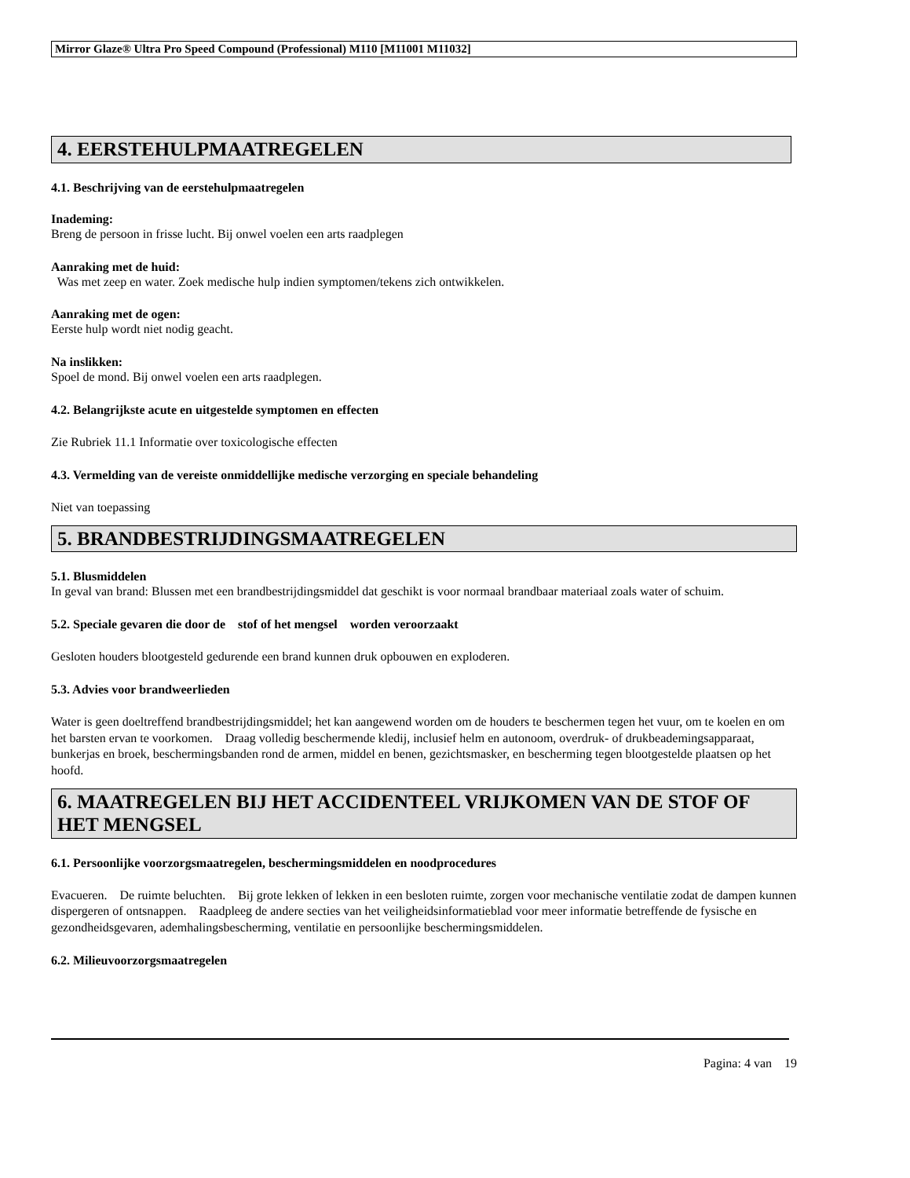Mirror Glaze® Ultra Pro Speed Compound (Professional) M110 [M11001 M11032]
4. EERSTEHULPMAATREGELEN
4.1. Beschrijving van de eerstehulpmaatregelen
Inademing:
Breng de persoon in frisse lucht. Bij onwel voelen een arts raadplegen
Aanraking met de huid:
Was met zeep en water. Zoek medische hulp indien symptomen/tekens zich ontwikkelen.
Aanraking met de ogen:
Eerste hulp wordt niet nodig geacht.
Na inslikken:
Spoel de mond. Bij onwel voelen een arts raadplegen.
4.2. Belangrijkste acute en uitgestelde symptomen en effecten
Zie Rubriek 11.1 Informatie over toxicologische effecten
4.3. Vermelding van de vereiste onmiddellijke medische verzorging en speciale behandeling
Niet van toepassing
5. BRANDBESTRIJDINGSMAATREGELEN
5.1. Blusmiddelen
In geval van brand: Blussen met een brandbestrijdingsmiddel dat geschikt is voor normaal brandbaar materiaal zoals water of schuim.
5.2. Speciale gevaren die door de stof of het mengsel worden veroorzaakt
Gesloten houders blootgesteld gedurende een brand kunnen druk opbouwen en exploderen.
5.3. Advies voor brandweerlieden
Water is geen doeltreffend brandbestrijdingsmiddel; het kan aangewend worden om de houders te beschermen tegen het vuur, om te koelen en om het barsten ervan te voorkomen. Draag volledig beschermende kledij, inclusief helm en autonoom, overdruk- of drukbeademingsapparaat, bunkerjas en broek, beschermingsbanden rond de armen, middel en benen, gezichtsmasker, en bescherming tegen blootgestelde plaatsen op het hoofd.
6. MAATREGELEN BIJ HET ACCIDENTEEL VRIJKOMEN VAN DE STOF OF HET MENGSEL
6.1. Persoonlijke voorzorgsmaatregelen, beschermingsmiddelen en noodprocedures
Evacueren. De ruimte beluchten. Bij grote lekken of lekken in een besloten ruimte, zorgen voor mechanische ventilatie zodat de dampen kunnen dispergeren of ontsnappen. Raadpleeg de andere secties van het veiligheidsinformatieblad voor meer informatie betreffende de fysische en gezondheidsgevaren, ademhalingsbescherming, ventilatie en persoonlijke beschermingsmiddelen.
6.2. Milieuvoorzorgsmaatregelen
Pagina: 4 van 19